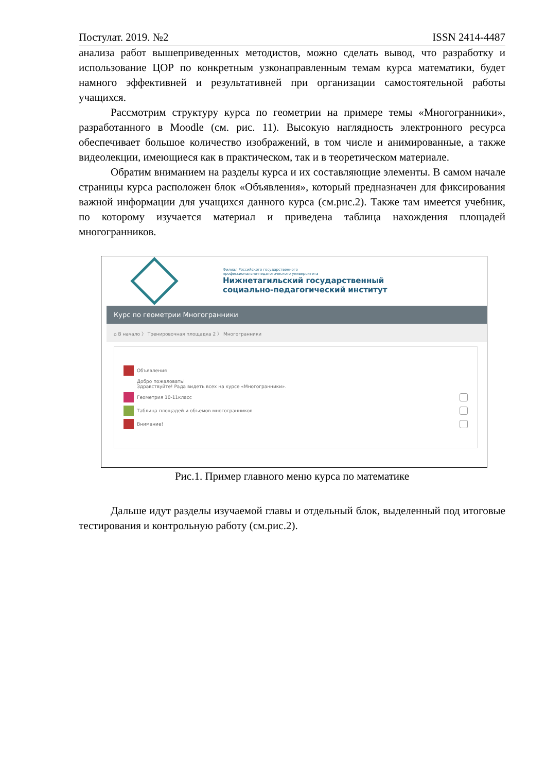Постулат. 2019. №2 ISSN 2414-4487
анализа работ вышеприведенных методистов, можно сделать вывод, что разработку и использование ЦОР по конкретным узконаправленным темам курса математики, будет намного эффективней и результативней при организации самостоятельной работы учащихся.
Рассмотрим структуру курса по геометрии на примере темы «Многогранники», разработанного в Moodle (см. рис. 11). Высокую наглядность электронного ресурса обеспечивает большое количество изображений, в том числе и анимированные, а также видеолекции, имеющиеся как в практическом, так и в теоретическом материале.
Обратим вниманием на разделы курса и их составляющие элементы. В самом начале страницы курса расположен блок «Объявления», который предназначен для фиксирования важной информации для учащихся данного курса (см.рис.2). Также там имеется учебник, по которому изучается материал и приведена таблица нахождения площадей многогранников.
Филиал Российского государственного
профессионально-педагогического университета
Нижнетагильский государственный
социально-педагогический институт
Курс по геометрии Многогранники
⌂ В начало 〉 Тренировочная площадка 2 〉 Многогранники
Объявления
Добро пожаловать!
Здравствуйте! Рада видеть всех на курсе «Многогранники».
Геометрия 10-11класс
Таблица площадей и объемов многогранников
Внимание!
Рис.1. Пример главного меню курса по математике
Дальше идут разделы изучаемой главы и отдельный блок, выделенный под итоговые тестирования и контрольную работу (см.рис.2).